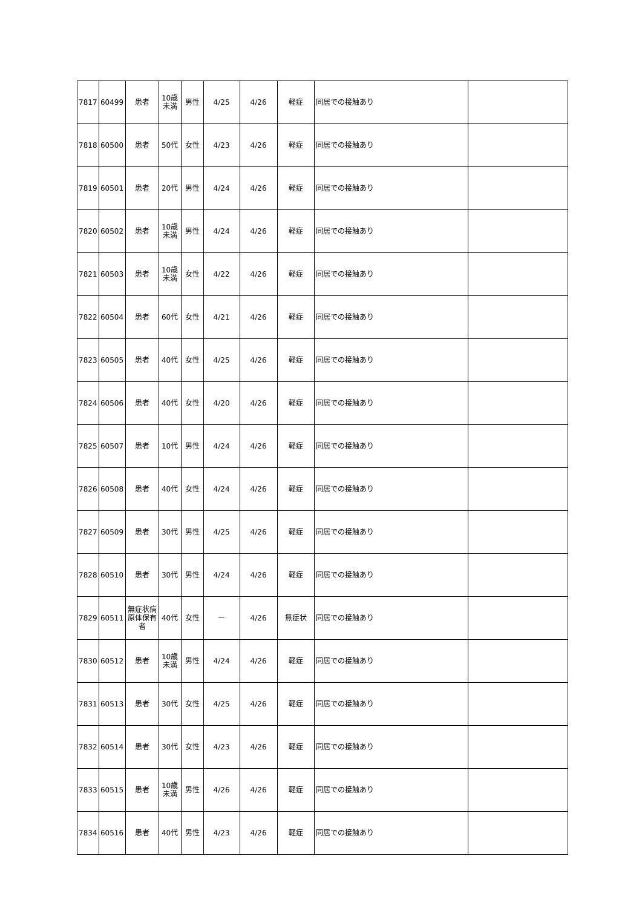| 7817 | 60499 | 患者 | 10歳 未満 | 男性 | 4/25 | 4/26 | 軽症 | 同居での接触あり | |
| 7818 | 60500 | 患者 | 50代 | 女性 | 4/23 | 4/26 | 軽症 | 同居での接触あり | |
| 7819 | 60501 | 患者 | 20代 | 男性 | 4/24 | 4/26 | 軽症 | 同居での接触あり | |
| 7820 | 60502 | 患者 | 10歳 未満 | 男性 | 4/24 | 4/26 | 軽症 | 同居での接触あり | |
| 7821 | 60503 | 患者 | 10歳 未満 | 女性 | 4/22 | 4/26 | 軽症 | 同居での接触あり | |
| 7822 | 60504 | 患者 | 60代 | 女性 | 4/21 | 4/26 | 軽症 | 同居での接触あり | |
| 7823 | 60505 | 患者 | 40代 | 女性 | 4/25 | 4/26 | 軽症 | 同居での接触あり | |
| 7824 | 60506 | 患者 | 40代 | 女性 | 4/20 | 4/26 | 軽症 | 同居での接触あり | |
| 7825 | 60507 | 患者 | 10代 | 男性 | 4/24 | 4/26 | 軽症 | 同居での接触あり | |
| 7826 | 60508 | 患者 | 40代 | 女性 | 4/24 | 4/26 | 軽症 | 同居での接触あり | |
| 7827 | 60509 | 患者 | 30代 | 男性 | 4/25 | 4/26 | 軽症 | 同居での接触あり | |
| 7828 | 60510 | 患者 | 30代 | 男性 | 4/24 | 4/26 | 軽症 | 同居での接触あり | |
| 7829 | 60511 | 無症状病 原体保有 者 | 40代 | 女性 | ー | 4/26 | 無症状 | 同居での接触あり | |
| 7830 | 60512 | 患者 | 10歳 未満 | 男性 | 4/24 | 4/26 | 軽症 | 同居での接触あり | |
| 7831 | 60513 | 患者 | 30代 | 女性 | 4/25 | 4/26 | 軽症 | 同居での接触あり | |
| 7832 | 60514 | 患者 | 30代 | 女性 | 4/23 | 4/26 | 軽症 | 同居での接触あり | |
| 7833 | 60515 | 患者 | 10歳 未満 | 男性 | 4/26 | 4/26 | 軽症 | 同居での接触あり | |
| 7834 | 60516 | 患者 | 40代 | 男性 | 4/23 | 4/26 | 軽症 | 同居での接触あり | |